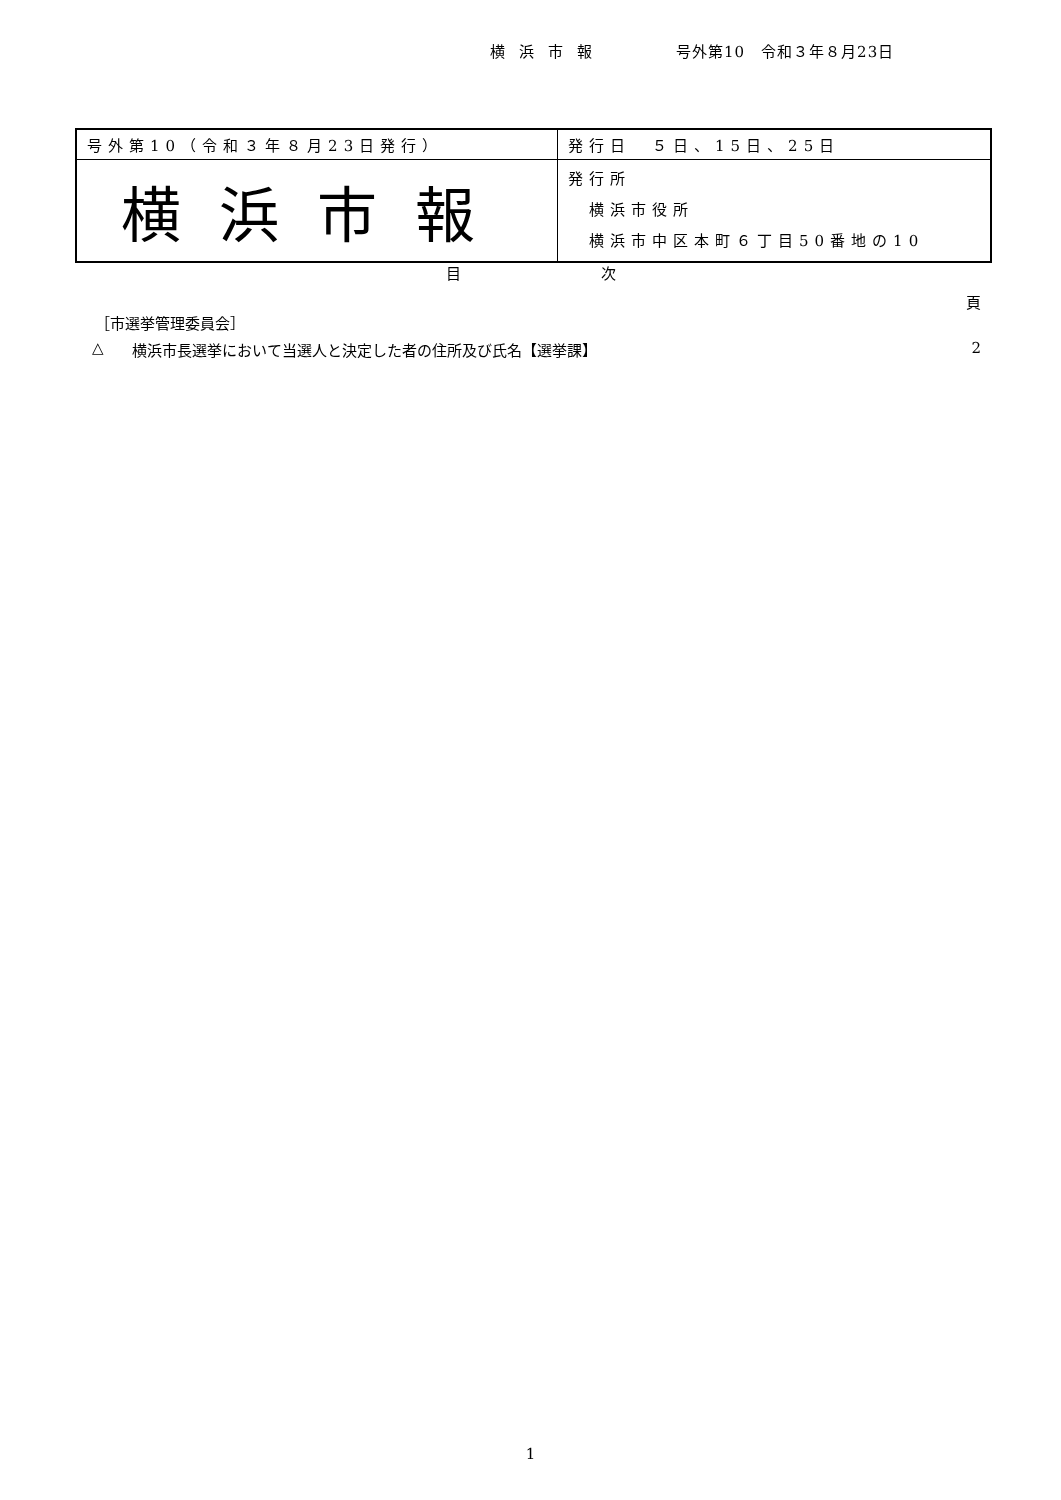横浜市報 号外第10　令和３年８月23日
| 号外第10（令和３年８月23日発行） | 発行日 ５日、15日、25日 |
| 横浜市報 | 発行所 横浜市役所 横浜市中区本町６丁目50番地の10 |
目次
頁
［市選挙管理委員会］
△ 横浜市長選挙において当選人と決定した者の住所及び氏名【選挙課】 2
1